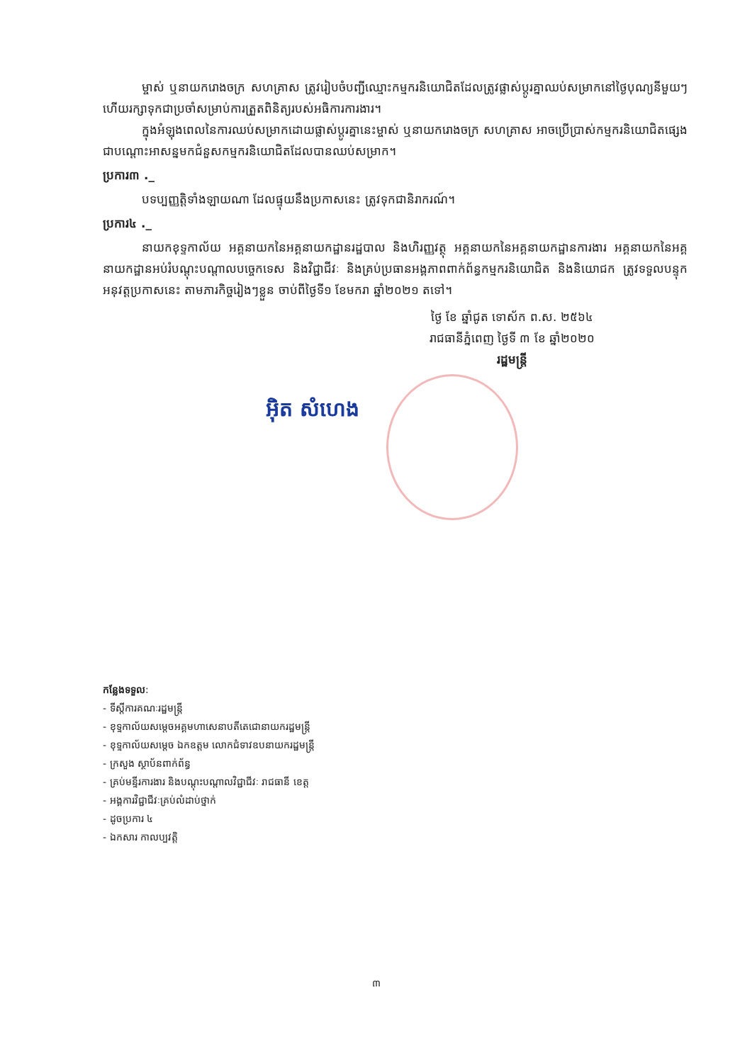ម្ចាស់ ឬនាយករោងចក្រ សហគ្រាស ត្រូវរៀបចំបញ្ជីឈ្មោះកម្មករនិយោជិតដែលត្រូវផ្លាស់ប្តូរគ្នាឈប់សម្រាកនៅថ្ងៃបុណ្យនីមួយៗ ហើយរក្សាទុកជាប្រចាំសម្រាប់ការត្រួតពិនិត្យរបស់អធិការការងារ។
ក្នុងអំឡុងពេលនៃការឈប់សម្រាកដោយផ្លាស់ប្តូរគ្នានេះម្ចាស់ ឬនាយករោងចក្រ សហគ្រាស អាចប្រើប្រាស់កម្មករនិយោជិតផ្សេងជាបណ្តោះអាសន្នមកជំនួសកម្មករនិយោជិតដែលបានឈប់សម្រាក។
ប្រការ៣ ._
បទប្បញ្ញត្តិទាំងឡាយណា ដែលផ្ទុយនឹងប្រកាសនេះ ត្រូវទុកជានិរាករណ៍។
ប្រការ៤ ._
នាយកខុទ្ទកាល័យ អគ្គនាយកនៃអគ្គនាយកដ្ឋានរដ្ឋបាល និងហិរញ្ញវត្ថុ អគ្គនាយកនៃអគ្គនាយកដ្ឋានការងារ អគ្គនាយកនៃអគ្គនាយកដ្ឋានអប់រំបណ្តុះបណ្តាលបច្ចេកទេស និងវិជ្ជាជីវៈ និងគ្រប់ប្រធានអង្គភាពពាក់ព័ន្ធកម្មករនិយោជិត និងនិយោជក ត្រូវទទួលបន្ទុកអនុវត្តប្រកាសនេះ តាមភារកិច្ចរៀងៗខ្លួន ចាប់ពីថ្ងៃទី១ ខែមករា ឆ្នាំ២០២១ តទៅ។
ថ្ងៃ ខែ ឆ្នាំជូត ទោស័ក ព.ស. ២៥៦៤
រាជធានីភ្នំពេញ ថ្ងៃទី ៣ ខែ ឆ្នាំ២០២០
រដ្ឋមន្ត្រី
អ៊ិត សំហេង
កន្លែងទទួល:
- ទីស្តីការគណៈរដ្ឋមន្ត្រី
- ខុទ្ទកាល័យសម្តេចអគ្គមហាសេនាបតីតេជោនាយករដ្ឋមន្ត្រី
- ខុទ្ទកាល័យសម្តេច ឯកឧត្តម លោកជំទាវឧបនាយករដ្ឋមន្ត្រី
- ក្រសួង ស្ថាប័នពាក់ព័ន្ធ
- គ្រប់មន្ទីរការងារ និងបណ្តុះបណ្តាលវិជ្ជាជីវៈ រាជធានី ខេត្ត
- អង្គការវិជ្ជាជីវៈគ្រប់លំដាប់ថ្នាក់
- ដូចប្រការ ៤
- ឯកសារ កាលប្បវត្តិ
៣